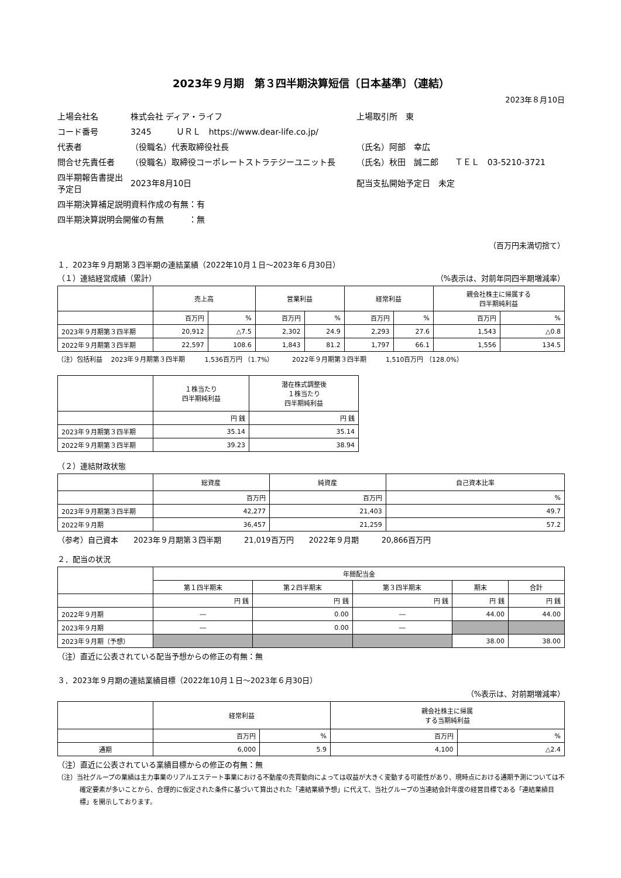2023年９月期　第３四半期決算短信〔日本基準〕（連結）
2023年８月10日
| 上場会社名 | 株式会社 ディア・ライフ | | 上場取引所 東 |
| コード番号 | 3245 ＵＲＬ https://www.dear-life.co.jp/ | | |
| 代表者 | （役職名）代表取締役社長 | （氏名）阿部 幸広 | |
| 問合せ先責任者 | （役職名）取締役コーポレートストラテジーユニット長 | （氏名）秋田 誠二郎 ＴＥＬ 03-5210-3721 | |
| 四半期報告書提出予定日 | 2023年8月10日 | 配当支払開始予定日 未定 | |
| 四半期決算補足説明資料作成の有無：有 | | | |
| 四半期決算説明会開催の有無 ：無 | | | |
（百万円未満切捨て）
１．2023年９月期第３四半期の連結業績（2022年10月１日～2023年６月30日）
（１）連結経営成績（累計） （%表示は、対前年同四半期増減率）
| | 売上高 | | 営業利益 | | 経常利益 | | 親会社株主に帰属する 四半期純利益 | |
| --- | --- | --- | --- | --- | --- | --- | --- | --- |
| | 百万円 | % | 百万円 | % | 百万円 | % | 百万円 | % |
| 2023年９月期第３四半期 | 20,912 | △7.5 | 2,302 | 24.9 | 2,293 | 27.6 | 1,543 | △0.8 |
| 2022年９月期第３四半期 | 22,597 | 108.6 | 1,843 | 81.2 | 1,797 | 66.1 | 1,556 | 134.5 |
（注）包括利益　 2023年９月期第３四半期　　　1,536百万円 （1.7%）　　　 2022年９月期第３四半期　　　1,510百万円 （128.0%）
| | １株当たり 四半期純利益 | 潜在株式調整後 １株当たり 四半期純利益 |
| --- | --- | --- |
| | 円 銭 | 円 銭 |
| 2023年９月期第３四半期 | 35.14 | 35.14 |
| 2022年９月期第３四半期 | 39.23 | 38.94 |
（２）連結財政状態
| | 総資産 | 純資産 | 自己資本比率 |
| --- | --- | --- | --- |
| | 百万円 | 百万円 | % |
| 2023年９月期第３四半期 | 42,277 | 21,403 | 49.7 |
| 2022年９月期 | 36,457 | 21,259 | 57.2 |
（参考）自己資本　　2023年９月期第３四半期　　　21,019百万円　　2022年９月期　　　20,866百万円
２．配当の状況
| | 年間配当金 | | | | |
| --- | --- | --- | --- | --- | --- |
| | 第１四半期末 | 第２四半期末 | 第３四半期末 | 期末 | 合計 |
| | 円 銭 | 円 銭 | 円 銭 | 円 銭 | 円 銭 |
| 2022年９月期 | ― | 0.00 | ― | 44.00 | 44.00 |
| 2023年９月期 | ― | 0.00 | ― | | |
| 2023年９月期（予想） | | | | 38.00 | 38.00 |
（注）直近に公表されている配当予想からの修正の有無：無
３．2023年９月期の連結業績目標（2022年10月１日～2023年６月30日）
（%表示は、対前期増減率）
| | 経常利益 | | 親会社株主に帰属 する当期純利益 | |
| --- | --- | --- | --- | --- |
| | 百万円 | % | 百万円 | % |
| 通期 | 6,000 | 5.9 | 4,100 | △2.4 |
（注）直近に公表されている業績目標からの修正の有無：無
（注）当社グループの業績は主力事業のリアルエステート事業における不動産の売買動向によっては収益が大きく変動する可能性があり、現時点における通期予測については不確定要素が多いことから、合理的に仮定された条件に基づいて算出された「連結業績予想」に代えて、当社グループの当連結会計年度の経営目標である「連結業績目標」を開示しております。